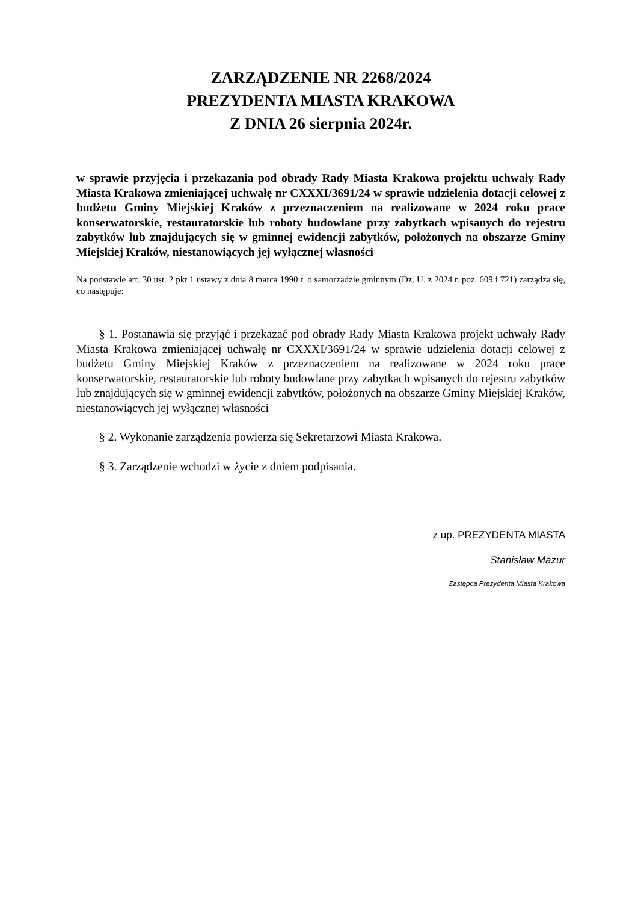ZARZĄDZENIE NR 2268/2024
PREZYDENTA MIASTA KRAKOWA
Z DNIA 26 sierpnia 2024r.
w sprawie przyjęcia i przekazania pod obrady Rady Miasta Krakowa projektu uchwały Rady Miasta Krakowa zmieniającej uchwałę nr CXXXI/3691/24 w sprawie udzielenia dotacji celowej z budżetu Gminy Miejskiej Kraków z przeznaczeniem na realizowane w 2024 roku prace konserwatorskie, restauratorskie lub roboty budowlane przy zabytkach wpisanych do rejestru zabytków lub znajdujących się w gminnej ewidencji zabytków, położonych na obszarze Gminy Miejskiej Kraków, niestanowiących jej wyłącznej własności
Na podstawie art. 30 ust. 2 pkt 1 ustawy z dnia 8 marca 1990 r. o samorządzie gminnym (Dz. U. z 2024 r. poz. 609 i 721) zarządza się, co następuje:
§ 1. Postanawia się przyjąć i przekazać pod obrady Rady Miasta Krakowa projekt uchwały Rady Miasta Krakowa zmieniającej uchwałę nr CXXXI/3691/24 w sprawie udzielenia dotacji celowej z budżetu Gminy Miejskiej Kraków z przeznaczeniem na realizowane w 2024 roku prace konserwatorskie, restauratorskie lub roboty budowlane przy zabytkach wpisanych do rejestru zabytków lub znajdujących się w gminnej ewidencji zabytków, położonych na obszarze Gminy Miejskiej Kraków, niestanowiących jej wyłącznej własności
§ 2. Wykonanie zarządzenia powierza się Sekretarzowi Miasta Krakowa.
§ 3. Zarządzenie wchodzi w życie z dniem podpisania.
z up. PREZYDENTA MIASTA
Stanisław Mazur
Zastępca Prezydenta Miasta Krakowa